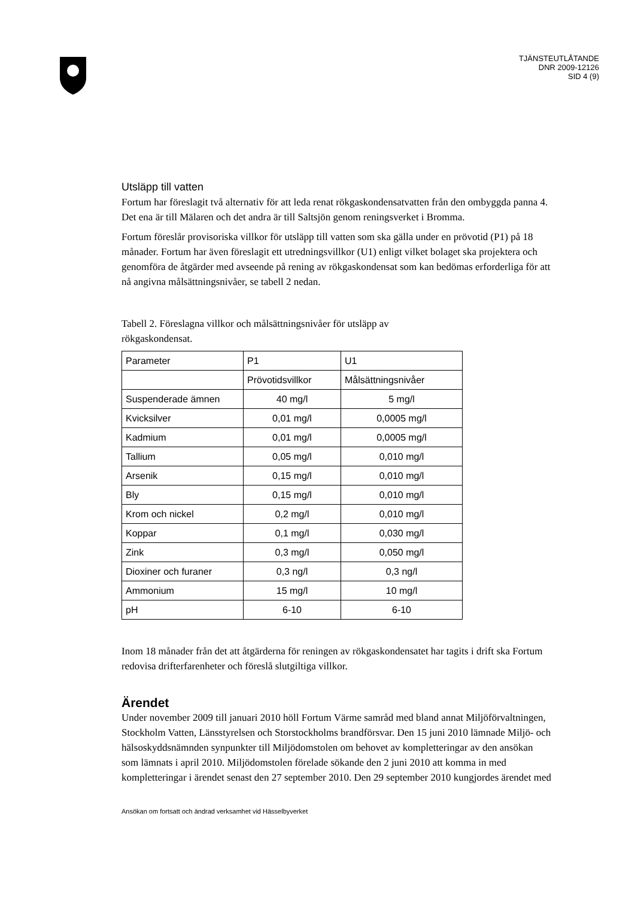TJÄNSTEUTLÅTANDE
DNR 2009-12126
SID 4 (9)
Utsläpp till vatten
Fortum har föreslagit två alternativ för att leda renat rökgaskondensatvatten från den ombyggda panna 4. Det ena är till Mälaren och det andra är till Saltsjön genom reningsverket i Bromma.
Fortum föreslår provisoriska villkor för utsläpp till vatten som ska gälla under en prövotid (P1) på 18 månader. Fortum har även föreslagit ett utredningsvillkor (U1) enligt vilket bolaget ska projektera och genomföra de åtgärder med avseende på rening av rökgaskondensat som kan bedömas erforderliga för att nå angivna målsättningsnivåer, se tabell 2 nedan.
Tabell 2. Föreslagna villkor och målsättningsnivåer för utsläpp av rökgaskondensat.
| Parameter | P1 | U1 |
| | Prövotidsvillkor | Målsättningsnivåer |
| Suspenderade ämnen | 40 mg/l | 5 mg/l |
| Kvicksilver | 0,01 mg/l | 0,0005 mg/l |
| Kadmium | 0,01 mg/l | 0,0005 mg/l |
| Tallium | 0,05 mg/l | 0,010 mg/l |
| Arsenik | 0,15 mg/l | 0,010 mg/l |
| Bly | 0,15 mg/l | 0,010 mg/l |
| Krom och nickel | 0,2 mg/l | 0,010 mg/l |
| Koppar | 0,1 mg/l | 0,030 mg/l |
| Zink | 0,3 mg/l | 0,050 mg/l |
| Dioxiner och furaner | 0,3 ng/l | 0,3 ng/l |
| Ammonium | 15 mg/l | 10 mg/l |
| pH | 6-10 | 6-10 |
Inom 18 månader från det att åtgärderna för reningen av rökgaskondensatet har tagits i drift ska Fortum redovisa drifterfarenheter och föreslå slutgiltiga villkor.
Ärendet
Under november 2009 till januari 2010 höll Fortum Värme samråd med bland annat Miljöförvaltningen, Stockholm Vatten, Länsstyrelsen och Storstockholms brandförsvar. Den 15 juni 2010 lämnade Miljö- och hälsoskyddsnämnden synpunkter till Miljödomstolen om behovet av kompletteringar av den ansökan som lämnats i april 2010. Miljödomstolen förelade sökande den 2 juni 2010 att komma in med kompletteringar i ärendet senast den 27 september 2010. Den 29 september 2010 kungjordes ärendet med
Ansökan om fortsatt och ändrad verksamhet vid Hässelbyverket